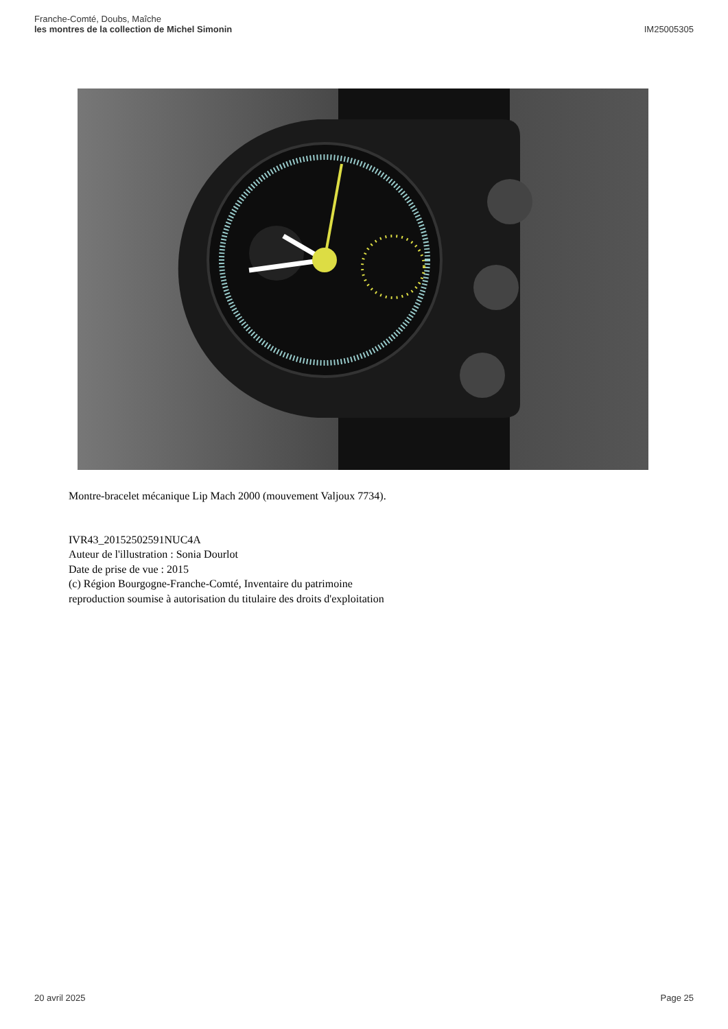Franche-Comté, Doubs, Maîche
les montres de la collection de Michel Simonin
IM25005305
Montre-bracelet mécanique Lip Mach 2000 (mouvement Valjoux 7734).
IVR43_20152502591NUC4A
Auteur de l'illustration : Sonia Dourlot
Date de prise de vue : 2015
(c) Région Bourgogne-Franche-Comté, Inventaire du patrimoine
reproduction soumise à autorisation du titulaire des droits d'exploitation
20 avril 2025 Page 25